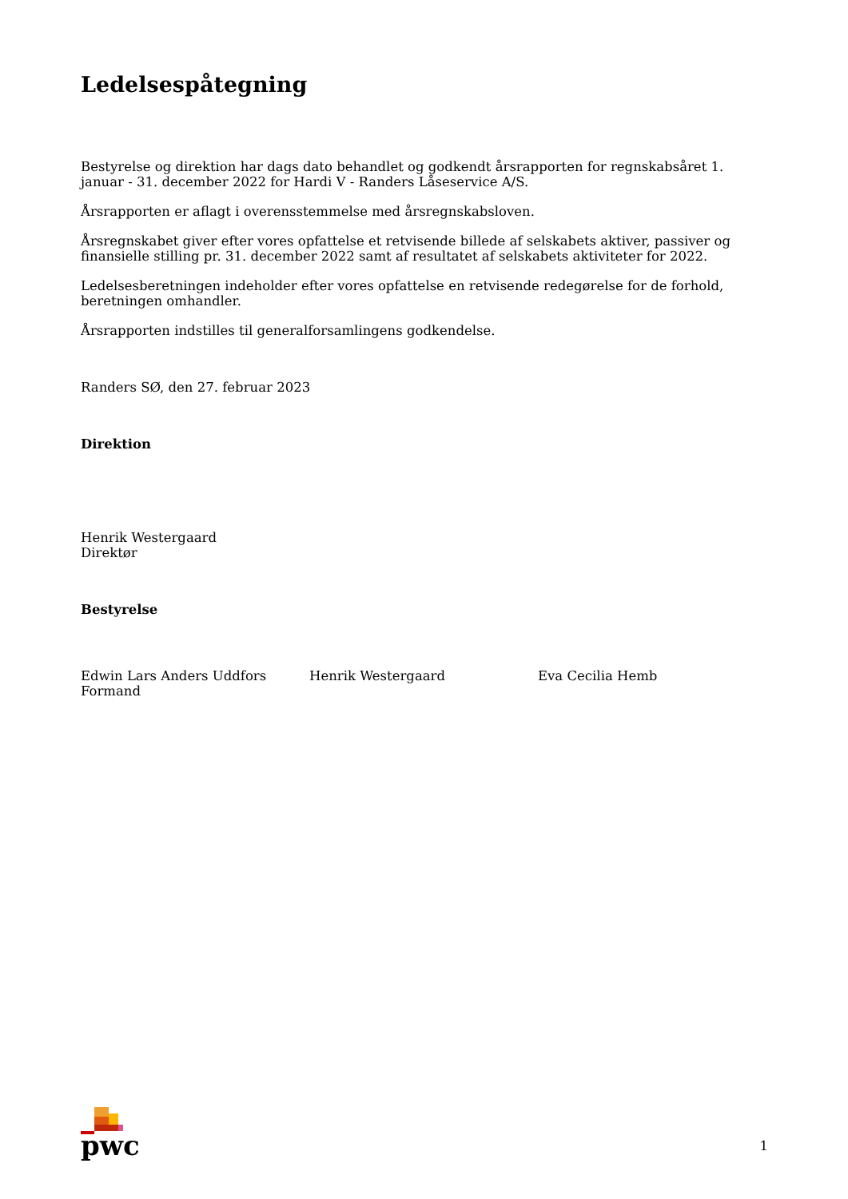Ledelsespåtegning
Bestyrelse og direktion har dags dato behandlet og godkendt årsrapporten for regnskabsåret 1. januar - 31. december 2022 for Hardi V - Randers Låseservice A/S.
Årsrapporten er aflagt i overensstemmelse med årsregnskabsloven.
Årsregnskabet giver efter vores opfattelse et retvisende billede af selskabets aktiver, passiver og finansielle stilling pr. 31. december 2022 samt af resultatet af selskabets aktiviteter for 2022.
Ledelsesberetningen indeholder efter vores opfattelse en retvisende redegørelse for de forhold, beretningen omhandler.
Årsrapporten indstilles til generalforsamlingens godkendelse.
Randers SØ, den 27. februar 2023
Direktion
Henrik Westergaard
Direktør
Bestyrelse
Edwin Lars Anders Uddfors
Formand
Henrik Westergaard Eva Cecilia Hemb
pwc
1